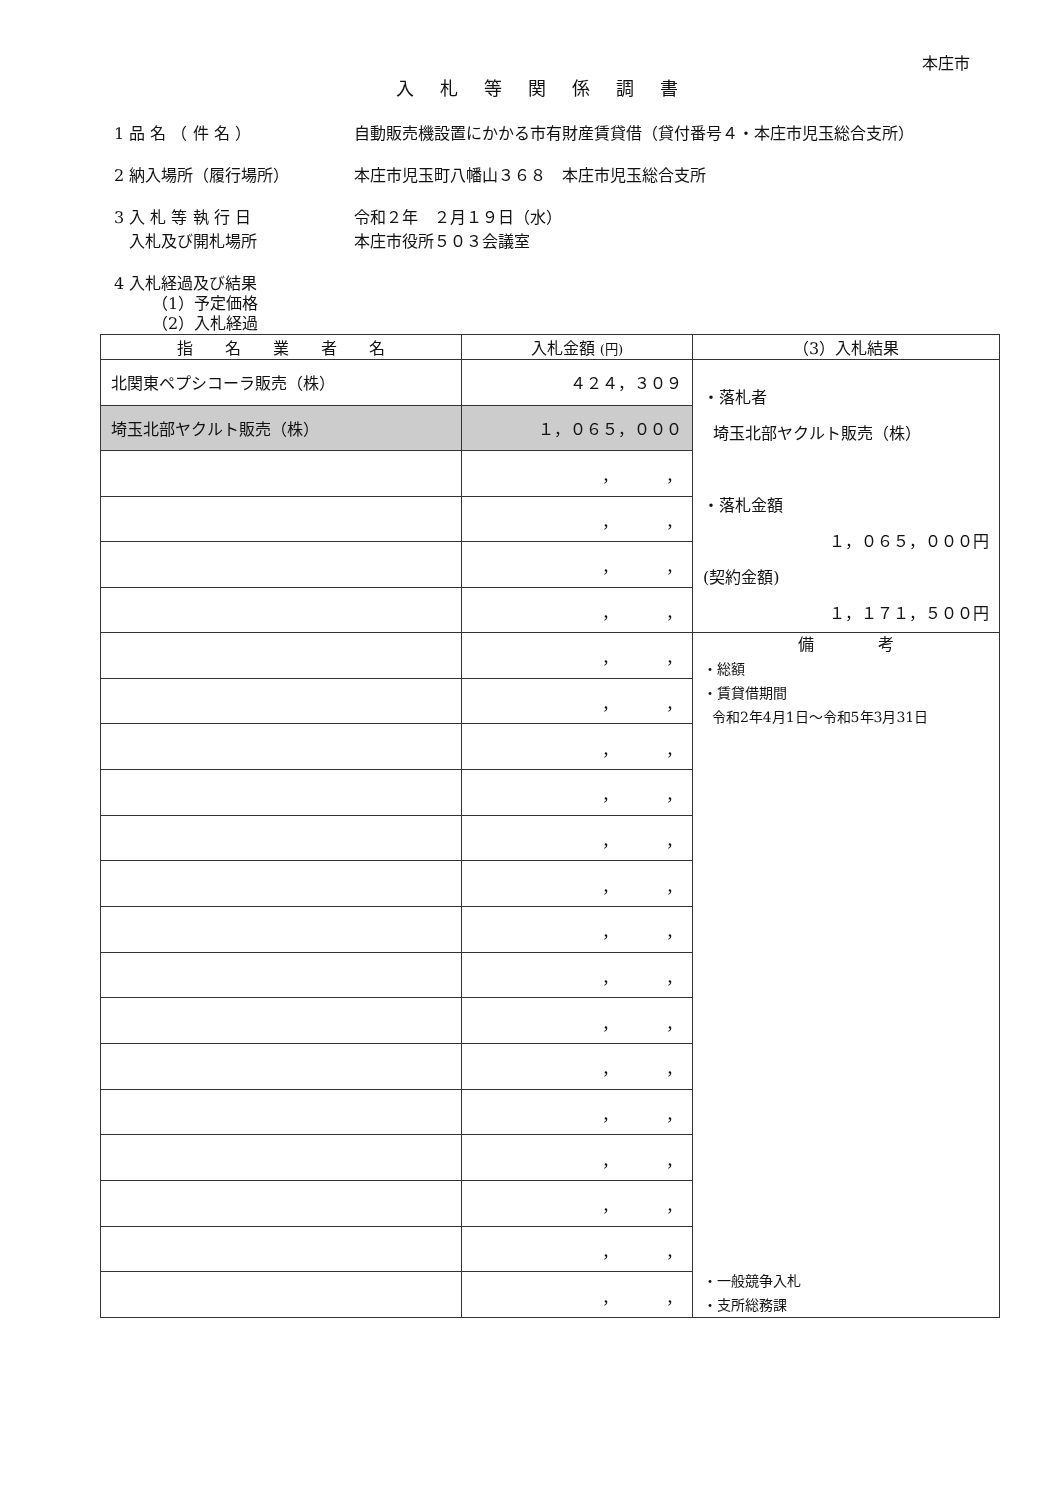本庄市
入札等関係調書
1 品 名 （ 件 名 ） 自動販売機設置にかかる市有財産賃貸借（貸付番号４・本庄市児玉総合支所）
2 納入場所（履行場所） 本庄市児玉町八幡山３６８　本庄市児玉総合支所
3 入 札 等 執 行 日
入札及び開札場所
令和２年　２月１９日（水）
本庄市役所５０３会議室
4 入札経過及び結果
（1）予定価格
（2）入札経過
| 指 名 業 者 名 | 入札金額 (円) | （3）入札結果 |
| --- | --- | --- |
| 北関東ペプシコーラ販売（株） | ４２４，３０９ | ・落札者 埼玉北部ヤクルト販売（株） ・落札金額 １，０６５，０００円 (契約金額) １，１７１，５００円 |
| 埼玉北部ヤクルト販売（株） | １，０６５，０００ | |
| | ， ， | |
| | ， ， | |
| | ， ， | |
| | ， ， | |
| | ， ， | 備 考 ・総額 ・賃貸借期間 令和2年4月1日～令和5年3月31日 ・一般競争入札 ・支所総務課 |
| | ， ， | |
| | ， ， | |
| | ， ， | |
| | ， ， | |
| | ， ， | |
| | ， ， | |
| | ， ， | |
| | ， ， | |
| | ， ， | |
| | ， ， | |
| | ， ， | |
| | ， ， | |
| | ， ， | |
| | ， ， | |